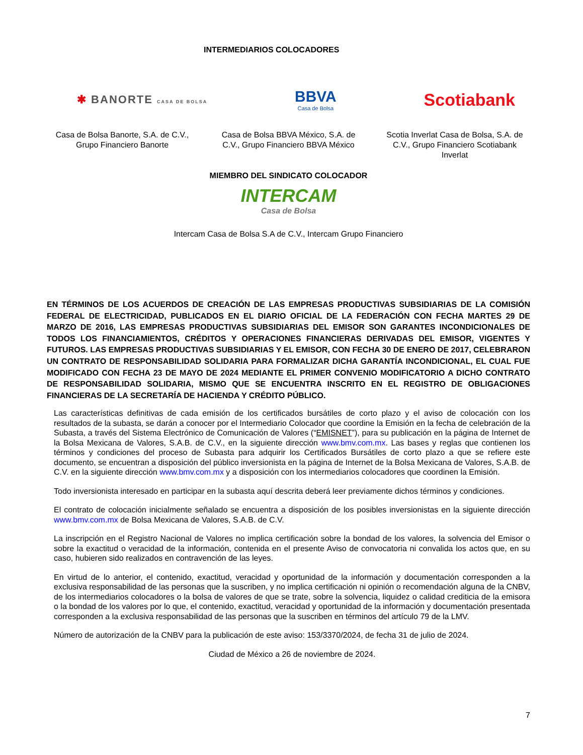INTERMEDIARIOS COLOCADORES
✱ BANORTE CASA DE BOLSA
BBVA
Casa de Bolsa
Scotiabank
Casa de Bolsa Banorte, S.A. de C.V., Grupo Financiero Banorte
Casa de Bolsa BBVA México, S.A. de C.V., Grupo Financiero BBVA México
Scotia Inverlat Casa de Bolsa, S.A. de C.V., Grupo Financiero Scotiabank Inverlat
MIEMBRO DEL SINDICATO COLOCADOR
INTERCAM
Casa de Bolsa
Intercam Casa de Bolsa S.A de C.V., Intercam Grupo Financiero
EN TÉRMINOS DE LOS ACUERDOS DE CREACIÓN DE LAS EMPRESAS PRODUCTIVAS SUBSIDIARIAS DE LA COMISIÓN FEDERAL DE ELECTRICIDAD, PUBLICADOS EN EL DIARIO OFICIAL DE LA FEDERACIÓN CON FECHA MARTES 29 DE MARZO DE 2016, LAS EMPRESAS PRODUCTIVAS SUBSIDIARIAS DEL EMISOR SON GARANTES INCONDICIONALES DE TODOS LOS FINANCIAMIENTOS, CRÉDITOS Y OPERACIONES FINANCIERAS DERIVADAS DEL EMISOR, VIGENTES Y FUTUROS. LAS EMPRESAS PRODUCTIVAS SUBSIDIARIAS Y EL EMISOR, CON FECHA 30 DE ENERO DE 2017, CELEBRARON UN CONTRATO DE RESPONSABILIDAD SOLIDARIA PARA FORMALIZAR DICHA GARANTÍA INCONDICIONAL, EL CUAL FUE MODIFICADO CON FECHA 23 DE MAYO DE 2024 MEDIANTE EL PRIMER CONVENIO MODIFICATORIO A DICHO CONTRATO DE RESPONSABILIDAD SOLIDARIA, MISMO QUE SE ENCUENTRA INSCRITO EN EL REGISTRO DE OBLIGACIONES FINANCIERAS DE LA SECRETARÍA DE HACIENDA Y CRÉDITO PÚBLICO.
Las características definitivas de cada emisión de los certificados bursátiles de corto plazo y el aviso de colocación con los resultados de la subasta, se darán a conocer por el Intermediario Colocador que coordine la Emisión en la fecha de celebración de la Subasta, a través del Sistema Electrónico de Comunicación de Valores (“EMISNET”), para su publicación en la página de Internet de la Bolsa Mexicana de Valores, S.A.B. de C.V., en la siguiente dirección www.bmv.com.mx. Las bases y reglas que contienen los términos y condiciones del proceso de Subasta para adquirir los Certificados Bursátiles de corto plazo a que se refiere este documento, se encuentran a disposición del público inversionista en la página de Internet de la Bolsa Mexicana de Valores, S.A.B. de C.V. en la siguiente dirección www.bmv.com.mx y a disposición con los intermediarios colocadores que coordinen la Emisión.
Todo inversionista interesado en participar en la subasta aquí descrita deberá leer previamente dichos términos y condiciones.
El contrato de colocación inicialmente señalado se encuentra a disposición de los posibles inversionistas en la siguiente dirección www.bmv.com.mx de Bolsa Mexicana de Valores, S.A.B. de C.V.
La inscripción en el Registro Nacional de Valores no implica certificación sobre la bondad de los valores, la solvencia del Emisor o sobre la exactitud o veracidad de la información, contenida en el presente Aviso de convocatoria ni convalida los actos que, en su caso, hubieren sido realizados en contravención de las leyes.
En virtud de lo anterior, el contenido, exactitud, veracidad y oportunidad de la información y documentación corresponden a la exclusiva responsabilidad de las personas que la suscriben, y no implica certificación ni opinión o recomendación alguna de la CNBV, de los intermediarios colocadores o la bolsa de valores de que se trate, sobre la solvencia, liquidez o calidad crediticia de la emisora o la bondad de los valores por lo que, el contenido, exactitud, veracidad y oportunidad de la información y documentación presentada corresponden a la exclusiva responsabilidad de las personas que la suscriben en términos del artículo 79 de la LMV.
Número de autorización de la CNBV para la publicación de este aviso: 153/3370/2024, de fecha 31 de julio de 2024.
Ciudad de México a 26 de noviembre de 2024.
7